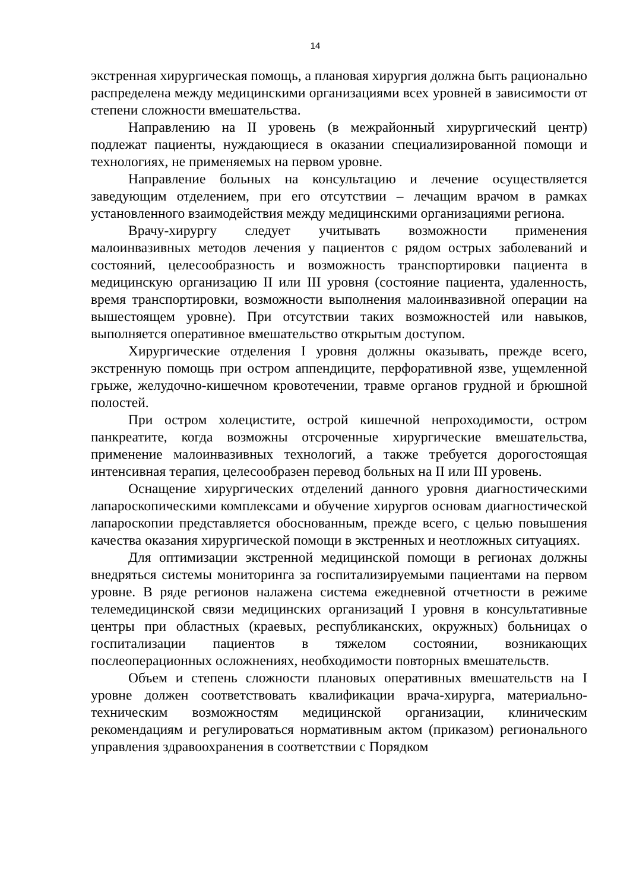14
экстренная хирургическая помощь, а плановая хирургия должна быть рационально распределена между медицинскими организациями всех уровней в зависимости от степени сложности вмешательства.
Направлению на II уровень (в межрайонный хирургический центр) подлежат пациенты, нуждающиеся в оказании специализированной помощи и технологиях, не применяемых на первом уровне.
Направление больных на консультацию и лечение осуществляется заведующим отделением, при его отсутствии – лечащим врачом в рамках установленного взаимодействия между медицинскими организациями региона.
Врачу-хирургу следует учитывать возможности применения малоинвазивных методов лечения у пациентов с рядом острых заболеваний и состояний, целесообразность и возможность транспортировки пациента в медицинскую организацию II или III уровня (состояние пациента, удаленность, время транспортировки, возможности выполнения малоинвазивной операции на вышестоящем уровне). При отсутствии таких возможностей или навыков, выполняется оперативное вмешательство открытым доступом.
Хирургические отделения I уровня должны оказывать, прежде всего, экстренную помощь при остром аппендиците, перфоративной язве, ущемленной грыже, желудочно-кишечном кровотечении, травме органов грудной и брюшной полостей.
При остром холецистите, острой кишечной непроходимости, остром панкреатите, когда возможны отсроченные хирургические вмешательства, применение малоинвазивных технологий, а также требуется дорогостоящая интенсивная терапия, целесообразен перевод больных на II или III уровень.
Оснащение хирургических отделений данного уровня диагностическими лапароскопическими комплексами и обучение хирургов основам диагностической лапароскопии представляется обоснованным, прежде всего, с целью повышения качества оказания хирургической помощи в экстренных и неотложных ситуациях.
Для оптимизации экстренной медицинской помощи в регионах должны внедряться системы мониторинга за госпитализируемыми пациентами на первом уровне. В ряде регионов налажена система ежедневной отчетности в режиме телемедицинской связи медицинских организаций I уровня в консультативные центры при областных (краевых, республиканских, окружных) больницах о госпитализации пациентов в тяжелом состоянии, возникающих послеоперационных осложнениях, необходимости повторных вмешательств.
Объем и степень сложности плановых оперативных вмешательств на I уровне должен соответствовать квалификации врача-хирурга, материально-техническим возможностям медицинской организации, клиническим рекомендациям и регулироваться нормативным актом (приказом) регионального управления здравоохранения в соответствии с Порядком